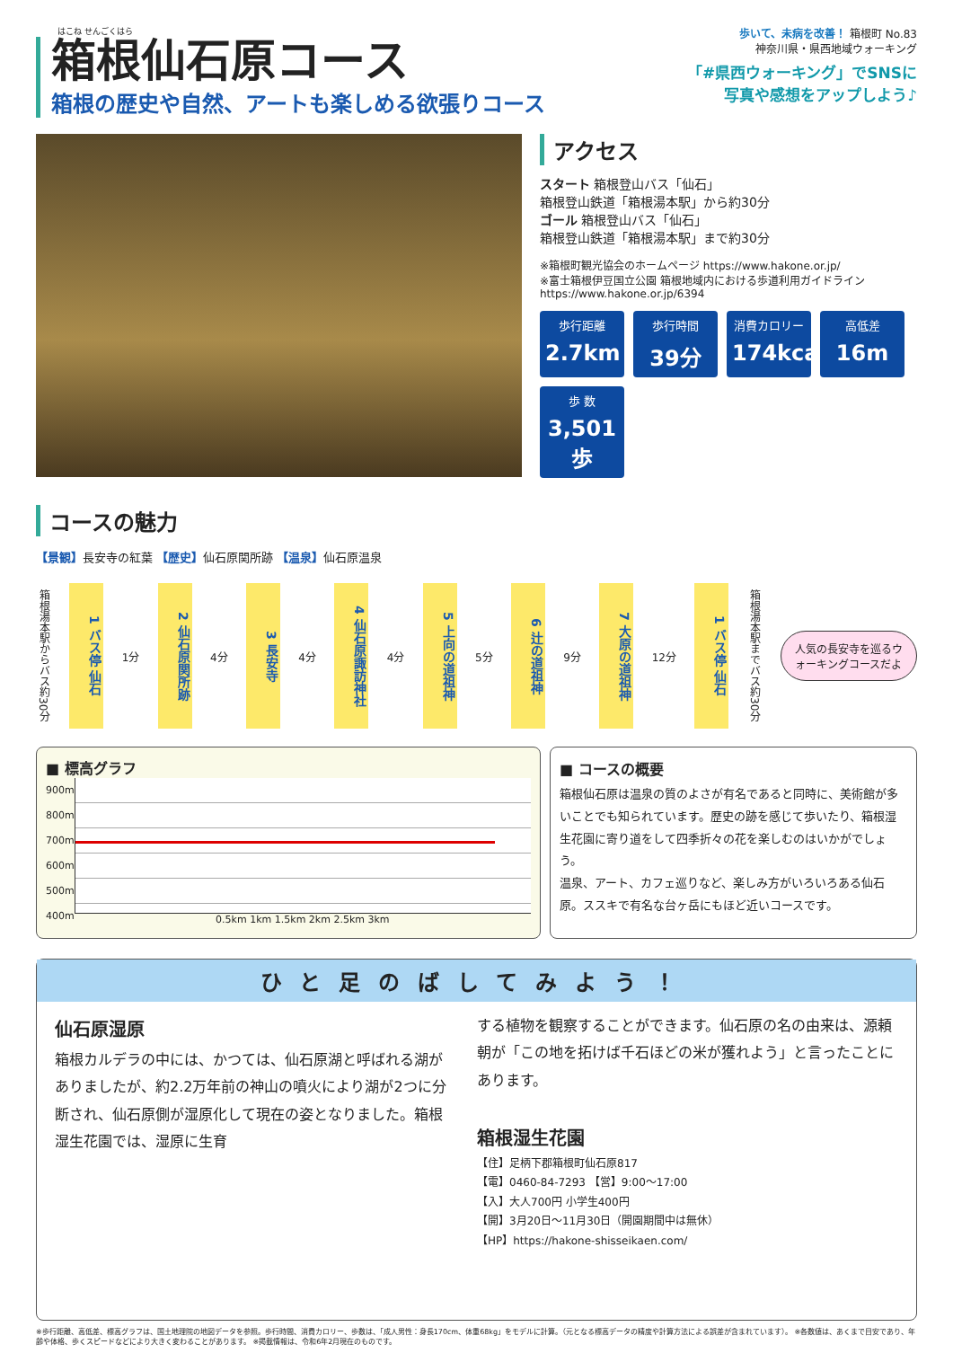はこね せんごくはら
箱根仙石原コース
箱根の歴史や自然、アートも楽しめる欲張りコース
歩いて、未病を改善！ 箱根町 No.83
神奈川県・県西地域ウォーキング
「#県西ウォーキング」でSNSに
写真や感想をアップしよう♪
アクセス
スタート 箱根登山バス「仙石」
箱根登山鉄道「箱根湯本駅」から約30分
ゴール 箱根登山バス「仙石」
箱根登山鉄道「箱根湯本駅」まで約30分
※箱根町観光協会のホームページ https://www.hakone.or.jp/
※富士箱根伊豆国立公園 箱根地域内における歩道利用ガイドライン
https://www.hakone.or.jp/6394
歩行距離
2.7km
歩行時間
39分
消費カロリー
174kcal
高低差
16m
歩 数
3,501歩
コースの魅力
【景観】長安寺の紅葉 【歴史】仙石原関所跡 【温泉】仙石原温泉
箱根湯本駅からバス約30分
1 バス停 仙石
1分
2 仙石原関所跡
4分
3 長安寺
4分
4 仙石原諏訪神社
4分
5 上向の道祖神
5分
6 辻の道祖神
9分
7 大原の道祖神
12分
1 バス停 仙石
箱根湯本駅までバス約30分
人気の長安寺を巡るウォーキングコースだよ
■ 標高グラフ
900m
800m
700m
600m
500m
400m
0.5km 1km 1.5km 2km 2.5km 3km
■ コースの概要
箱根仙石原は温泉の質のよさが有名であると同時に、美術館が多いことでも知られています。歴史の跡を感じて歩いたり、箱根湿生花園に寄り道をして四季折々の花を楽しむのはいかがでしょう。
温泉、アート、カフェ巡りなど、楽しみ方がいろいろある仙石原。ススキで有名な台ヶ岳にもほど近いコースです。
ひと足のばしてみよう！
仙石原湿原
箱根カルデラの中には、かつては、仙石原湖と呼ばれる湖がありましたが、約2.2万年前の神山の噴火により湖が2つに分断され、仙石原側が湿原化して現在の姿となりました。箱根湿生花園では、湿原に生育
する植物を観察することができます。仙石原の名の由来は、源頼朝が「この地を拓けば千石ほどの米が獲れよう」と言ったことにあります。
箱根湿生花園
【住】足柄下郡箱根町仙石原817
【電】0460-84-7293 【営】9:00～17:00
【入】大人700円 小学生400円
【開】3月20日～11月30日（開園期間中は無休）
【HP】https://hakone-shisseikaen.com/
※歩行距離、高低差、標高グラフは、国土地理院の地図データを参照。歩行時間、消費カロリー、歩数は、「成人男性：身長170cm、体重68kg」をモデルに計算。（元となる標高データの精度や計算方法による誤差が含まれています）。 ※各数値は、あくまで目安であり、年齢や体格、歩くスピードなどにより大きく変わることがあります。 ※掲載情報は、令和6年2月現在のものです。